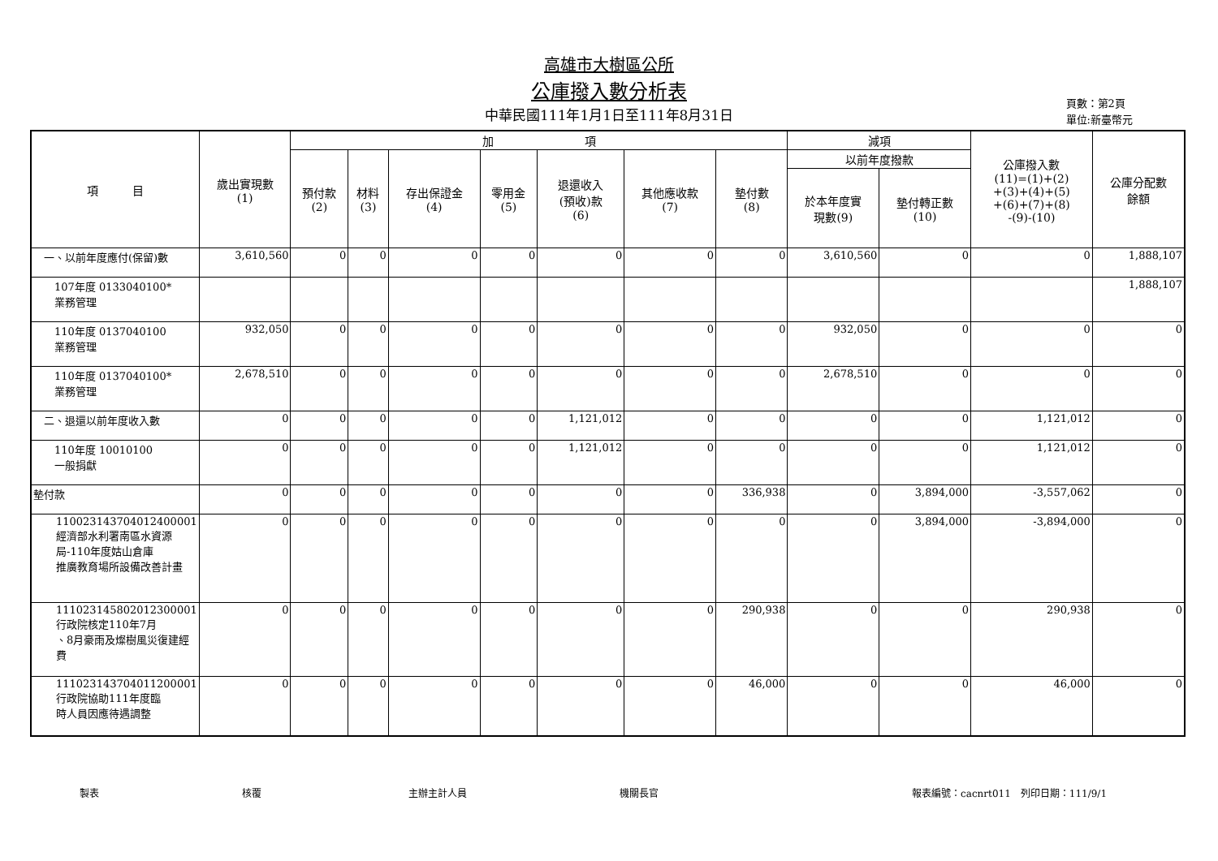高雄市大樹區公所
公庫撥入數分析表
中華民國111年1月1日至111年8月31日
頁數：第2頁
單位:新臺幣元
| 項 目 | 歲出實現數 (1) | 加 項 | | | | | | | 減項 | | 公庫撥入數 (11)=(1)+(2) +(3)+(4)+(5) +(6)+(7)+(8) -(9)-(10) | 公庫分配數 餘額 |
| --- | --- | --- | --- | --- | --- | --- | --- | --- | --- | --- | --- | --- |
| | | 預付款 (2) | 材料 (3) | 存出保證金 (4) | 零用金 (5) | 退還收入 (預收)款 (6) | 其他應收款 (7) | 墊付數 (8) | 以前年度撥款 | | | |
| | | | | | | | | | 於本年度實 現數(9) | 墊付轉正數 (10) | | |
| 一、以前年度應付(保留)數 | 3,610,560 | 0 | 0 | 0 | 0 | 0 | 0 | 0 | 3,610,560 | 0 | 0 | 1,888,107 |
| 107年度 0133040100* 業務管理 | | | | | | | | | | | | 1,888,107 |
| 110年度 0137040100 業務管理 | 932,050 | 0 | 0 | 0 | 0 | 0 | 0 | 0 | 932,050 | 0 | 0 | 0 |
| 110年度 0137040100* 業務管理 | 2,678,510 | 0 | 0 | 0 | 0 | 0 | 0 | 0 | 2,678,510 | 0 | 0 | 0 |
| 二、退還以前年度收入數 | 0 | 0 | 0 | 0 | 0 | 1,121,012 | 0 | 0 | 0 | 0 | 1,121,012 | 0 |
| 110年度 10010100 一般捐獻 | 0 | 0 | 0 | 0 | 0 | 1,121,012 | 0 | 0 | 0 | 0 | 1,121,012 | 0 |
| 墊付款 | 0 | 0 | 0 | 0 | 0 | 0 | 0 | 336,938 | 0 | 3,894,000 | -3,557,062 | 0 |
| 110023143704012400001 經濟部水利署南區水資源局-110年度姑山倉庫 推廣教育場所設備改善計畫 | 0 | 0 | 0 | 0 | 0 | 0 | 0 | 0 | 0 | 3,894,000 | -3,894,000 | 0 |
| 111023145802012300001 行政院核定110年7月 、8月豪雨及燦樹風災復建經費 | 0 | 0 | 0 | 0 | 0 | 0 | 0 | 290,938 | 0 | 0 | 290,938 | 0 |
| 111023143704011200001 行政院協助111年度臨 時人員因應待遇調整 | 0 | 0 | 0 | 0 | 0 | 0 | 0 | 46,000 | 0 | 0 | 46,000 | 0 |
製表 核覆 主辦主計人員 機關長官 報表編號：cacnrt011　列印日期：111/9/1